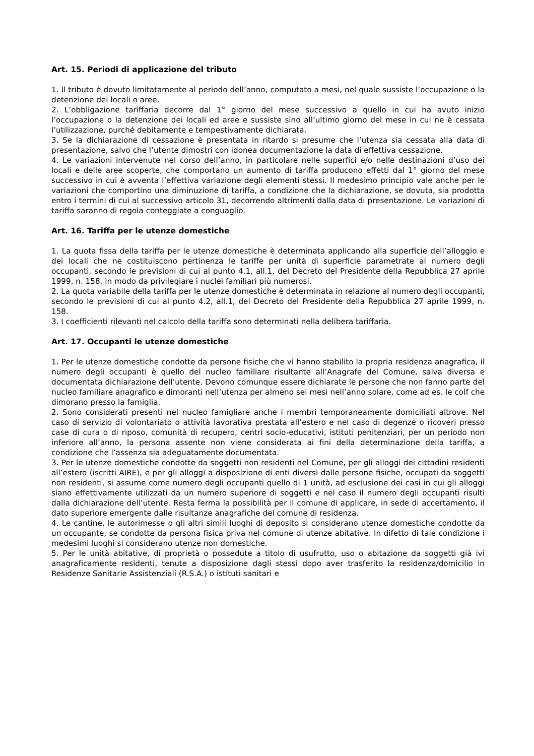Art. 15. Periodi di applicazione del tributo
1. Il tributo è dovuto limitatamente al periodo dell’anno, computato a mesi, nel quale sussiste l’occupazione o la detenzione dei locali o aree.
2. L’obbligazione tariffaria decorre dal 1° giorno del mese successivo a quello in cui ha avuto inizio l’occupazione o la detenzione dei locali ed aree e sussiste sino all’ultimo giorno del mese in cui ne è cessata l’utilizzazione, purché debitamente e tempestivamente dichiarata.
3. Se la dichiarazione di cessazione è presentata in ritardo si presume che l’utenza sia cessata alla data di presentazione, salvo che l’utente dimostri con idonea documentazione la data di effettiva cessazione.
4. Le variazioni intervenute nel corso dell’anno, in particolare nelle superfici e/o nelle destinazioni d’uso dei locali e delle aree scoperte, che comportano un aumento di tariffa producono effetti dal 1° giorno del mese successivo in cui è avventa l’effettiva variazione degli elementi stessi. Il medesimo principio vale anche per le variazioni che comportino una diminuzione di tariffa, a condizione che la dichiarazione, se dovuta, sia prodotta entro i termini di cui al successivo articolo 31, decorrendo altrimenti dalla data di presentazione. Le variazioni di tariffa saranno di regola conteggiate a conguaglio.
Art. 16. Tariffa per le utenze domestiche
1. La quota fissa della tariffa per le utenze domestiche è determinata applicando alla superficie dell’alloggio e dei locali che ne costituiscono pertinenza le tariffe per unità di superficie parametrate al numero degli occupanti, secondo le previsioni di cui al punto 4.1, all.1, del Decreto del Presidente della Repubblica 27 aprile 1999, n. 158, in modo da privilegiare i nuclei familiari più numerosi.
2. La quota variabile della tariffa per le utenze domestiche è determinata in relazione al numero degli occupanti, secondo le previsioni di cui al punto 4.2, all.1, del Decreto del Presidente della Repubblica 27 aprile 1999, n. 158.
3. I coefficienti rilevanti nel calcolo della tariffa sono determinati nella delibera tariffaria.
Art. 17. Occupanti le utenze domestiche
1. Per le utenze domestiche condotte da persone fisiche che vi hanno stabilito la propria residenza anagrafica, il numero degli occupanti è quello del nucleo familiare risultante all’Anagrafe del Comune, salva diversa e documentata dichiarazione dell’utente. Devono comunque essere dichiarate le persone che non fanno parte del nucleo familiare anagrafico e dimoranti nell’utenza per almeno sei mesi nell’anno solare, come ad es. le colf che dimorano presso la famiglia.
2. Sono considerati presenti nel nucleo famigliare anche i membri temporaneamente domiciliati altrove. Nel caso di servizio di volontariato o attività lavorativa prestata all’estero e nel caso di degenze o ricoveri presso case di cura o di riposo, comunità di recupero, centri socio-educativi, istituti penitenziari, per un periodo non inferiore all’anno, la persona assente non viene considerata ai fini della determinazione della tariffa, a condizione che l’assenza sia adeguatamente documentata.
3. Per le utenze domestiche condotte da soggetti non residenti nel Comune, per gli alloggi dei cittadini residenti all’estero (iscritti AIRE), e per gli alloggi a disposizione di enti diversi dalle persone fisiche, occupati da soggetti non residenti, si assume come numero degli occupanti quello di 1 unità, ad esclusione dei casi in cui gli alloggi siano effettivamente utilizzati da un numero superiore di soggetti e nel caso il numero degli occupanti risulti dalla dichiarazione dell’utente. Resta ferma la possibilità per il comune di applicare, in sede di accertamento, il dato superiore emergente dalle risultanze anagrafiche del comune di residenza.
4. Le cantine, le autorimesse o gli altri simili luoghi di deposito si considerano utenze domestiche condotte da un occupante, se condotte da persona fisica priva nel comune di utenze abitative. In difetto di tale condizione i medesimi luoghi si considerano utenze non domestiche.
5. Per le unità abitative, di proprietà o possedute a titolo di usufrutto, uso o abitazione da soggetti già ivi anagraficamente residenti, tenute a disposizione dagli stessi dopo aver trasferito la residenza/domicilio in Residenze Sanitarie Assistenziali (R.S.A.) o istituti sanitari e